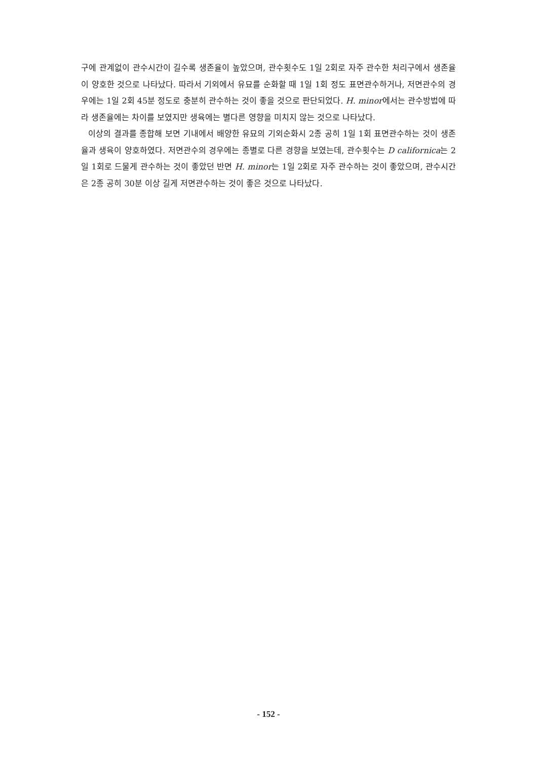구에 관계없이 관수시간이 길수록 생존율이 높았으며, 관수횟수도 1일 2회로 자주 관수한 처리구에서 생존율이 양호한 것으로 나타났다. 따라서 기외에서 유묘를 순화할 때 1일 1회 정도 표면관수하거나, 저면관수의 경우에는 1일 2회 45분 정도로 충분히 관수하는 것이 좋을 것으로 판단되었다. H. minor에서는 관수방법에 따라 생존율에는 차이를 보였지만 생육에는 별다른 영향을 미치지 않는 것으로 나타났다.
이상의 결과를 종합해 보면 기내에서 배양한 유묘의 기외순화시 2종 공히 1일 1회 표면관수하는 것이 생존율과 생육이 양호하였다. 저면관수의 경우에는 종별로 다른 경향을 보였는데, 관수횟수는 D californica는 2일 1회로 드물게 관수하는 것이 좋았던 반면 H. minor는 1일 2회로 자주 관수하는 것이 좋았으며, 관수시간은 2종 공히 30분 이상 길게 저면관수하는 것이 좋은 것으로 나타났다.
- 152 -